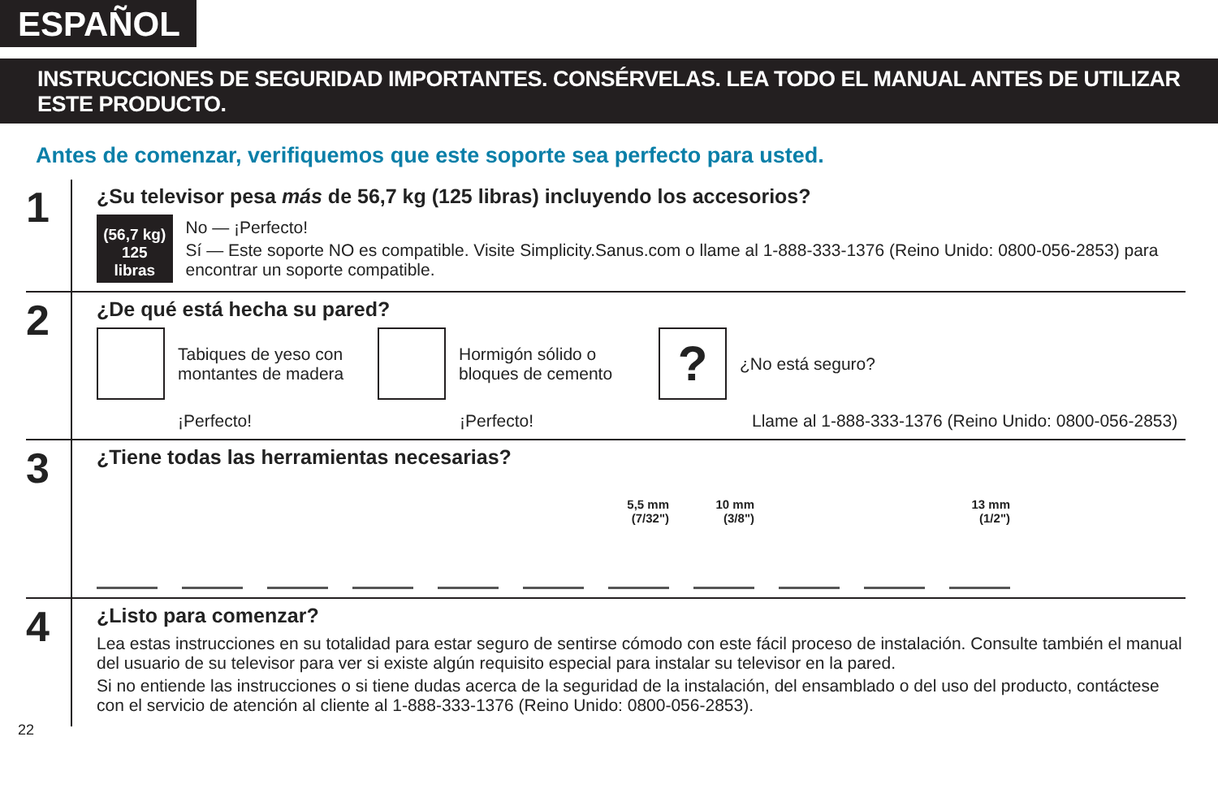ESPAÑOL
INSTRUCCIONES DE SEGURIDAD IMPORTANTES. CONSÉRVELAS. LEA TODO EL MANUAL ANTES DE UTILIZAR ESTE PRODUCTO.
Antes de comenzar, verifiquemos que este soporte sea perfecto para usted.
1
¿Su televisor pesa más de 56,7 kg (125 libras) incluyendo los accesorios?
(56,7 kg)
125 libras
No — ¡Perfecto!
Sí — Este soporte NO es compatible. Visite Simplicity.Sanus.com o llame al 1-888-333-1376 (Reino Unido: 0800-056-2853) para encontrar un soporte compatible.
2
¿De qué está hecha su pared?
Tabiques de yeso con montantes de madera
Hormigón sólido o bloques de cemento
?
¿No está seguro?
¡Perfecto! ¡Perfecto!
Llame al 1-888-333-1376 (Reino Unido: 0800-056-2853)
3
¿Tiene todas las herramientas necesarias?
5,5 mm
(7/32")
10 mm
(3/8")
13 mm
(1/2")
4
¿Listo para comenzar?
Lea estas instrucciones en su totalidad para estar seguro de sentirse cómodo con este fácil proceso de instalación. Consulte también el manual del usuario de su televisor para ver si existe algún requisito especial para instalar su televisor en la pared.
Si no entiende las instrucciones o si tiene dudas acerca de la seguridad de la instalación, del ensamblado o del uso del producto, contáctese con el servicio de atención al cliente al 1-888-333-1376 (Reino Unido: 0800-056-2853).
22